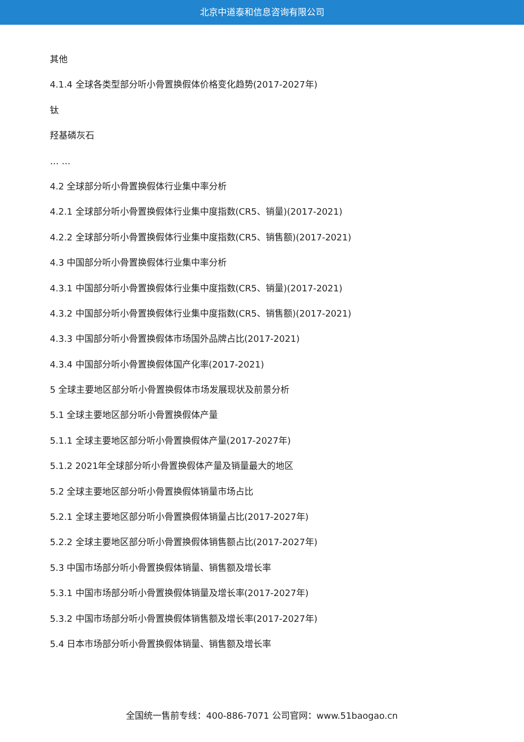北京中道泰和信息咨询有限公司
其他
4.1.4 全球各类型部分听小骨置换假体价格变化趋势(2017-2027年)
钛
羟基磷灰石
… …
4.2 全球部分听小骨置换假体行业集中率分析
4.2.1 全球部分听小骨置换假体行业集中度指数(CR5、销量)(2017-2021)
4.2.2 全球部分听小骨置换假体行业集中度指数(CR5、销售额)(2017-2021)
4.3 中国部分听小骨置换假体行业集中率分析
4.3.1 中国部分听小骨置换假体行业集中度指数(CR5、销量)(2017-2021)
4.3.2 中国部分听小骨置换假体行业集中度指数(CR5、销售额)(2017-2021)
4.3.3 中国部分听小骨置换假体市场国外品牌占比(2017-2021)
4.3.4 中国部分听小骨置换假体国产化率(2017-2021)
5 全球主要地区部分听小骨置换假体市场发展现状及前景分析
5.1 全球主要地区部分听小骨置换假体产量
5.1.1 全球主要地区部分听小骨置换假体产量(2017-2027年)
5.1.2 2021年全球部分听小骨置换假体产量及销量最大的地区
5.2 全球主要地区部分听小骨置换假体销量市场占比
5.2.1 全球主要地区部分听小骨置换假体销量占比(2017-2027年)
5.2.2 全球主要地区部分听小骨置换假体销售额占比(2017-2027年)
5.3 中国市场部分听小骨置换假体销量、销售额及增长率
5.3.1 中国市场部分听小骨置换假体销量及增长率(2017-2027年)
5.3.2 中国市场部分听小骨置换假体销售额及增长率(2017-2027年)
5.4 日本市场部分听小骨置换假体销量、销售额及增长率
全国统一售前专线：400-886-7071 公司官网：www.51baogao.cn